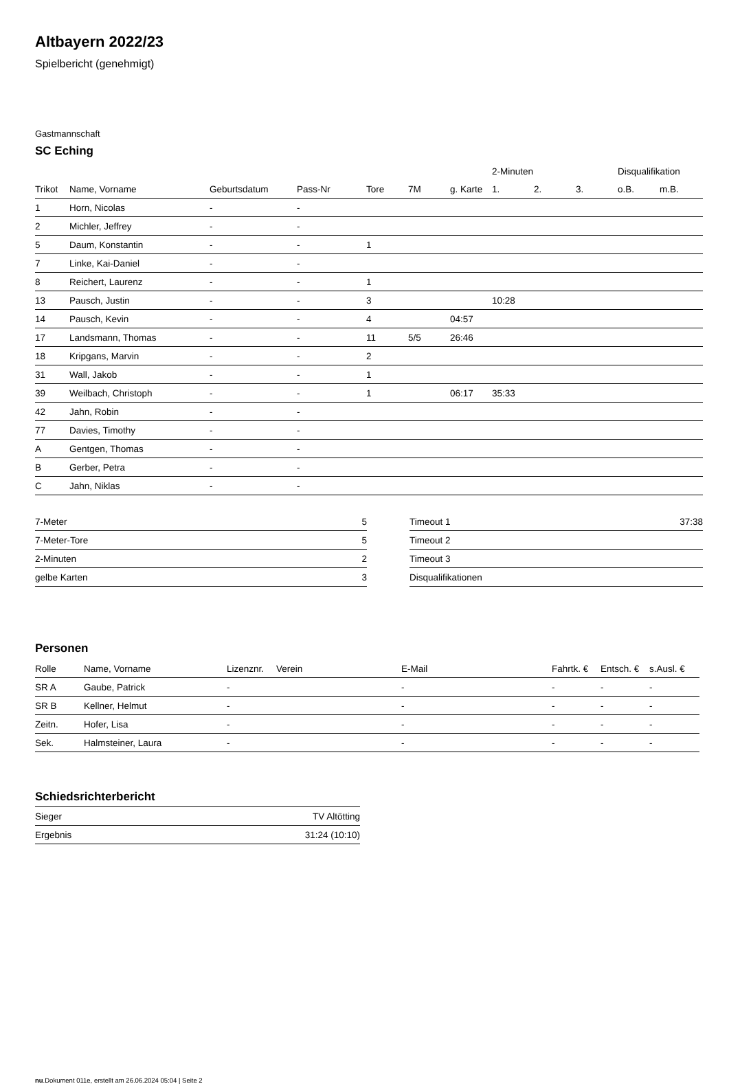Altbayern 2022/23
Spielbericht (genehmigt)
Gastmannschaft
SC Eching
| | | | | | | | 2-Minuten | | | Disqualifikation | |
| --- | --- | --- | --- | --- | --- | --- | --- | --- | --- | --- | --- |
| Trikot | Name, Vorname | Geburtsdatum | Pass-Nr | Tore | 7M | g. Karte | 1. | 2. | 3. | o.B. | m.B. |
| 1 | Horn, Nicolas | - | - | | | | | | | | |
| 2 | Michler, Jeffrey | - | - | | | | | | | | |
| 5 | Daum, Konstantin | - | - | 1 | | | | | | | |
| 7 | Linke, Kai-Daniel | - | - | | | | | | | | |
| 8 | Reichert, Laurenz | - | - | 1 | | | | | | | |
| 13 | Pausch, Justin | - | - | 3 | | | 10:28 | | | | |
| 14 | Pausch, Kevin | - | - | 4 | | 04:57 | | | | | |
| 17 | Landsmann, Thomas | - | - | 11 | 5/5 | 26:46 | | | | | |
| 18 | Kripgans, Marvin | - | - | 2 | | | | | | | |
| 31 | Wall, Jakob | - | - | 1 | | | | | | | |
| 39 | Weilbach, Christoph | - | - | 1 | | 06:17 | 35:33 | | | | |
| 42 | Jahn, Robin | - | - | | | | | | | | |
| 77 | Davies, Timothy | - | - | | | | | | | | |
| A | Gentgen, Thomas | - | - | | | | | | | | |
| B | Gerber, Petra | - | - | | | | | | | | |
| C | Jahn, Niklas | - | - | | | | | | | | |
| 7-Meter | 5 |
| 7-Meter-Tore | 5 |
| 2-Minuten | 2 |
| gelbe Karten | 3 |
| Timeout 1 | 37:38 |
| Timeout 2 | |
| Timeout 3 | |
| Disqualifikationen | |
Personen
| Rolle | Name, Vorname | Lizenznr. | Verein | E-Mail | Fahrtk. € | Entsch. € | s.Ausl. € |
| --- | --- | --- | --- | --- | --- | --- | --- |
| SR A | Gaube, Patrick | - | | - | - | - | - |
| SR B | Kellner, Helmut | - | | - | - | - | - |
| Zeitn. | Hofer, Lisa | - | | - | - | - | - |
| Sek. | Halmsteiner, Laura | - | | - | - | - | - |
Schiedsrichterbericht
| Sieger | TV Altötting |
| Ergebnis | 31:24 (10:10) |
nu.Dokument 011e, erstellt am 26.06.2024 05:04 | Seite 2